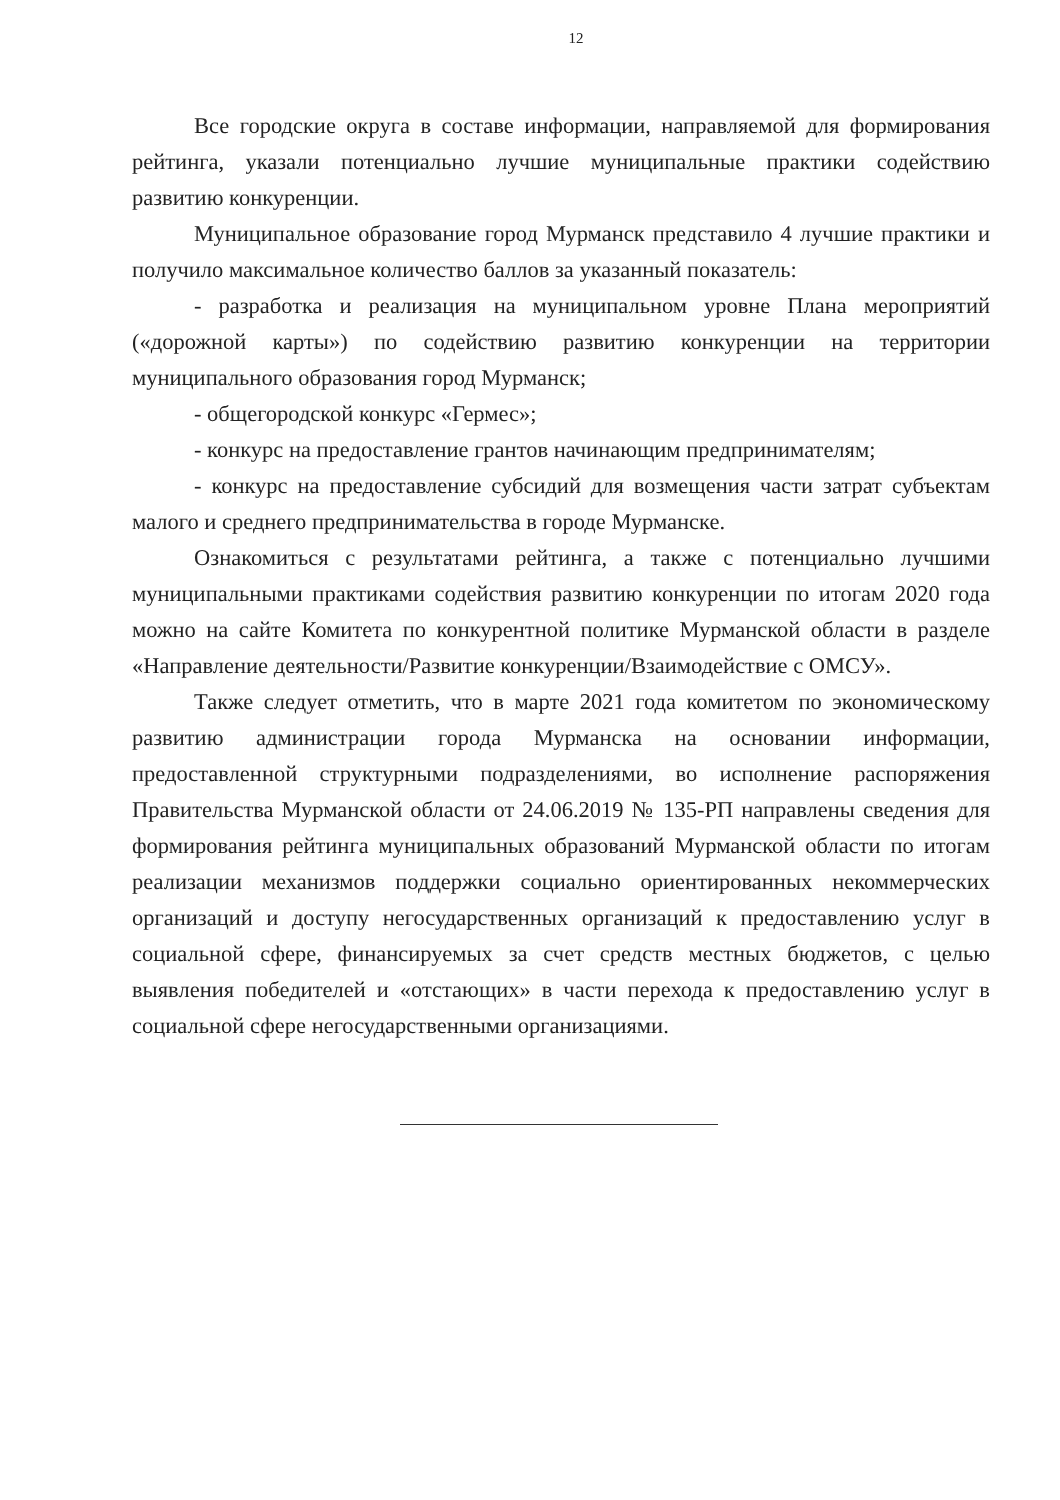12
Все городские округа в составе информации, направляемой для формирования рейтинга, указали потенциально лучшие муниципальные практики содействию развитию конкуренции.
Муниципальное образование город Мурманск представило 4 лучшие практики и получило максимальное количество баллов за указанный показатель:
- разработка и реализация на муниципальном уровне Плана мероприятий («дорожной карты») по содействию развитию конкуренции на территории муниципального образования город Мурманск;
- общегородской конкурс «Гермес»;
- конкурс на предоставление грантов начинающим предпринимателям;
- конкурс на предоставление субсидий для возмещения части затрат субъектам малого и среднего предпринимательства в городе Мурманске.
Ознакомиться с результатами рейтинга, а также с потенциально лучшими муниципальными практиками содействия развитию конкуренции по итогам 2020 года можно на сайте Комитета по конкурентной политике Мурманской области в разделе «Направление деятельности/Развитие конкуренции/Взаимодействие с ОМСУ».
Также следует отметить, что в марте 2021 года комитетом по экономическому развитию администрации города Мурманска на основании информации, предоставленной структурными подразделениями, во исполнение распоряжения Правительства Мурманской области от 24.06.2019 № 135-РП направлены сведения для формирования рейтинга муниципальных образований Мурманской области по итогам реализации механизмов поддержки социально ориентированных некоммерческих организаций и доступу негосударственных организаций к предоставлению услуг в социальной сфере, финансируемых за счет средств местных бюджетов, с целью выявления победителей и «отстающих» в части перехода к предоставлению услуг в социальной сфере негосударственными организациями.